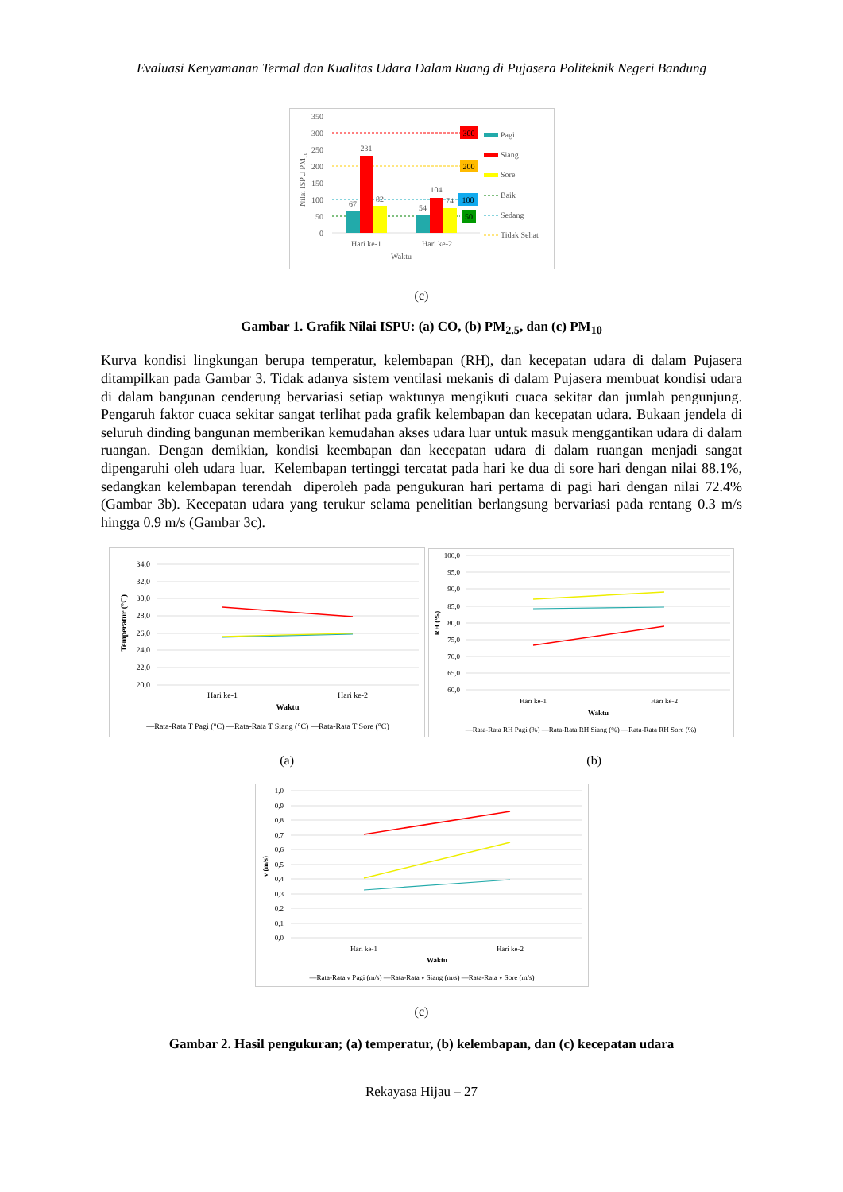Evaluasi Kenyamanan Termal dan Kualitas Udara Dalam Ruang di Pujasera Politeknik Negeri Bandung
350
300
250
200
150
100
50
0
Nilai ISPU PM₁₀
67
231
82
54
104
74
Hari ke-1
Hari ke-2
Waktu
300
200
100
50
Pagi
Siang
Sore
Baik
Sedang
Tidak Sehat
(c)
Gambar 1. Grafik Nilai ISPU: (a) CO, (b) PM<sub>2.5</sub>, dan (c) PM<sub>10</sub>
Kurva kondisi lingkungan berupa temperatur, kelembapan (RH), dan kecepatan udara di dalam Pujasera ditampilkan pada Gambar 3. Tidak adanya sistem ventilasi mekanis di dalam Pujasera membuat kondisi udara di dalam bangunan cenderung bervariasi setiap waktunya mengikuti cuaca sekitar dan jumlah pengunjung. Pengaruh faktor cuaca sekitar sangat terlihat pada grafik kelembapan dan kecepatan udara. Bukaan jendela di seluruh dinding bangunan memberikan kemudahan akses udara luar untuk masuk menggantikan udara di dalam ruangan. Dengan demikian, kondisi keembapan dan kecepatan udara di dalam ruangan menjadi sangat dipengaruhi oleh udara luar. Kelembapan tertinggi tercatat pada hari ke dua di sore hari dengan nilai 88.1%, sedangkan kelembapan terendah diperoleh pada pengukuran hari pertama di pagi hari dengan nilai 72.4% (Gambar 3b). Kecepatan udara yang terukur selama penelitian berlangsung bervariasi pada rentang 0.3 m/s hingga 0.9 m/s (Gambar 3c).
34,0
32,0
30,0
28,0
26,0
24,0
22,0
20,0
Temperatur (°C)
Hari ke-1
Hari ke-2
Waktu
—Rata-Rata T Pagi (°C) —Rata-Rata T Siang (°C) —Rata-Rata T Sore (°C)
100,0
95,0
90,0
85,0
80,0
75,0
70,0
65,0
60,0
RH (%)
Hari ke-1
Hari ke-2
Waktu
—Rata-Rata RH Pagi (%) —Rata-Rata RH Siang (%) —Rata-Rata RH Sore (%)
(a) (b)
1,0
0,9
0,8
0,7
0,6
0,5
0,4
0,3
0,2
0,1
0,0
v (m/s)
Hari ke-1
Hari ke-2
Waktu
—Rata-Rata v Pagi (m/s) —Rata-Rata v Siang (m/s) —Rata-Rata v Sore (m/s)
(c)
Gambar 2. Hasil pengukuran; (a) temperatur, (b) kelembapan, dan (c) kecepatan udara
Rekayasa Hijau – 27